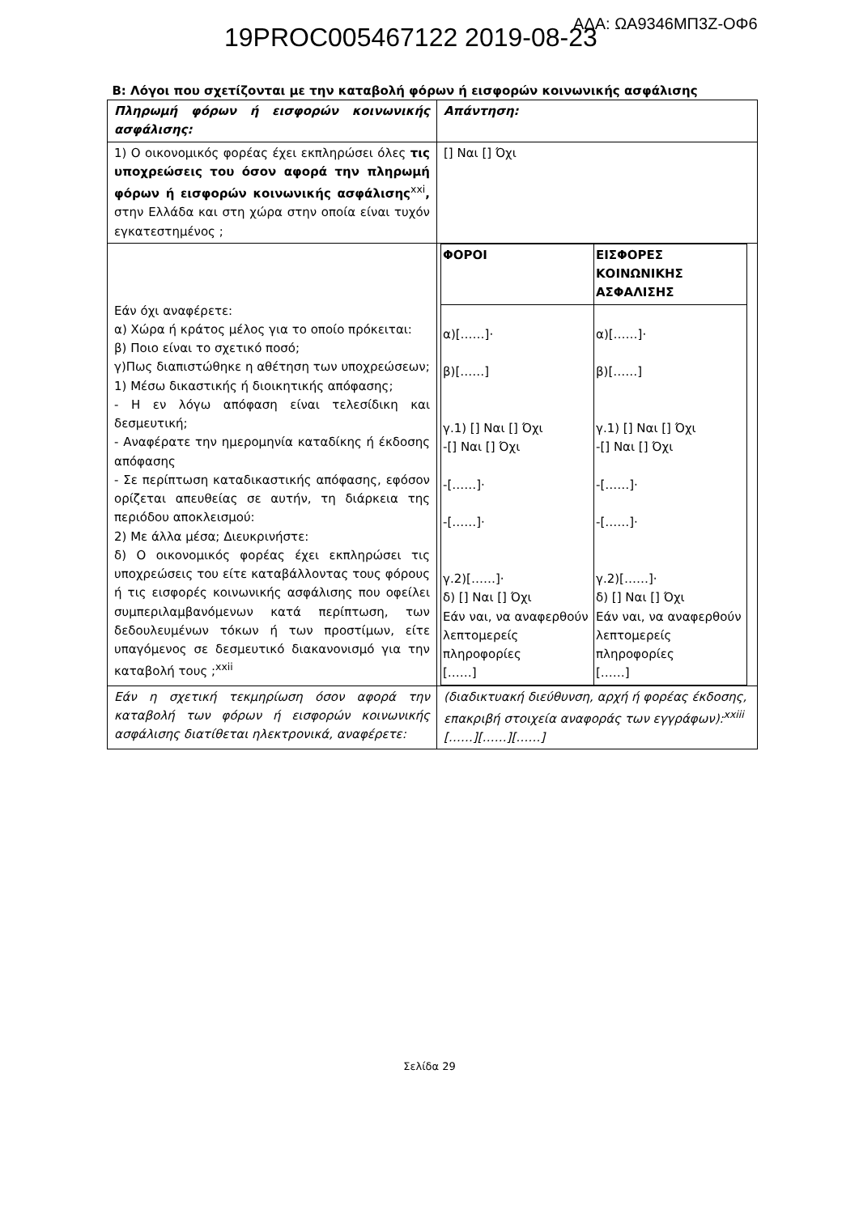ΑΔΑ: ΩΑ9346ΜΠ3Ζ-ΟΦ6
19PROC005467122 2019-08-23
Β: Λόγοι που σχετίζονται με την καταβολή φόρων ή εισφορών κοινωνικής ασφάλισης
| Πληρωμή φόρων ή εισφορών κοινωνικής ασφάλισης: | Απάντηση: |
| 1) Ο οικονομικός φορέας έχει εκπληρώσει όλες τις υποχρεώσεις του όσον αφορά την πληρωμή φόρων ή εισφορών κοινωνικής ασφάλισης<sup>xxi</sup> , στην Ελλάδα και στη χώρα στην οποία είναι τυχόν εγκατεστημένος ; | [] Ναι [] Όχι |
| Εάν όχι αναφέρετε: α) Χώρα ή κράτος μέλος για το οποίο πρόκειται: β) Ποιο είναι το σχετικό ποσό; γ)Πως διαπιστώθηκε η αθέτηση των υποχρεώσεων; 1) Μέσω δικαστικής ή διοικητικής απόφασης; - Η εν λόγω απόφαση είναι τελεσίδικη και δεσμευτική; - Αναφέρατε την ημερομηνία καταδίκης ή έκδοσης απόφασης - Σε περίπτωση καταδικαστικής απόφασης, εφόσον ορίζεται απευθείας σε αυτήν, τη διάρκεια της περιόδου αποκλεισμού: 2) Με άλλα μέσα; Διευκρινήστε: δ) Ο οικονομικός φορέας έχει εκπληρώσει τις υποχρεώσεις του είτε καταβάλλοντας τους φόρους ή τις εισφορές κοινωνικής ασφάλισης που οφείλει συμπεριλαμβανόμενων κατά περίπτωση, των δεδουλευμένων τόκων ή των προστίμων, είτε υπαγόμενος σε δεσμευτικό διακανονισμό για την καταβολή τους ;<sup>xxii</sup> | / ΦΟΡΟΙ / ΕΙΣΦΟΡΕΣ ΚΟΙΝΩΝΙΚΗΣ ΑΣΦΑΛΙΣΗΣ / / α)[……]· β)[……] γ.1) [] Ναι [] Όχι -[] Ναι [] Όχι -[……]· -[……]· γ.2)[……]· δ) [] Ναι [] Όχι Εάν ναι, να αναφερθούν λεπτομερείς πληροφορίες [……] / α)[……]· β)[……] γ.1) [] Ναι [] Όχι -[] Ναι [] Όχι -[……]· -[……]· γ.2)[……]· δ) [] Ναι [] Όχι Εάν ναι, να αναφερθούν λεπτομερείς πληροφορίες [……] / |
| Εάν η σχετική τεκμηρίωση όσον αφορά την καταβολή των φόρων ή εισφορών κοινωνικής ασφάλισης διατίθεται ηλεκτρονικά, αναφέρετε: | (διαδικτυακή διεύθυνση, αρχή ή φορέας έκδοσης, επακριβή στοιχεία αναφοράς των εγγράφων):<sup>xxiii</sup> [……][……][……] |
Σελίδα 29